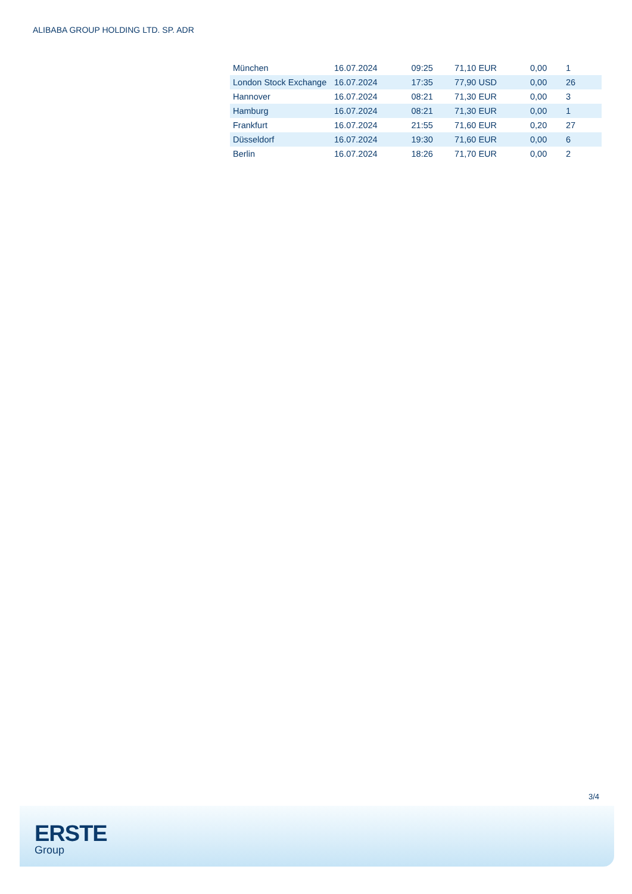ALIBABA GROUP HOLDING LTD. SP. ADR
| München | 16.07.2024 | 09:25 | 71,10 EUR | 0,00 | 1 |
| London Stock Exchange | 16.07.2024 | 17:35 | 77,90 USD | 0,00 | 26 |
| Hannover | 16.07.2024 | 08:21 | 71,30 EUR | 0,00 | 3 |
| Hamburg | 16.07.2024 | 08:21 | 71,30 EUR | 0,00 | 1 |
| Frankfurt | 16.07.2024 | 21:55 | 71,60 EUR | 0,20 | 27 |
| Düsseldorf | 16.07.2024 | 19:30 | 71,60 EUR | 0,00 | 6 |
| Berlin | 16.07.2024 | 18:26 | 71,70 EUR | 0,00 | 2 |
3/4
ERSTE
Group